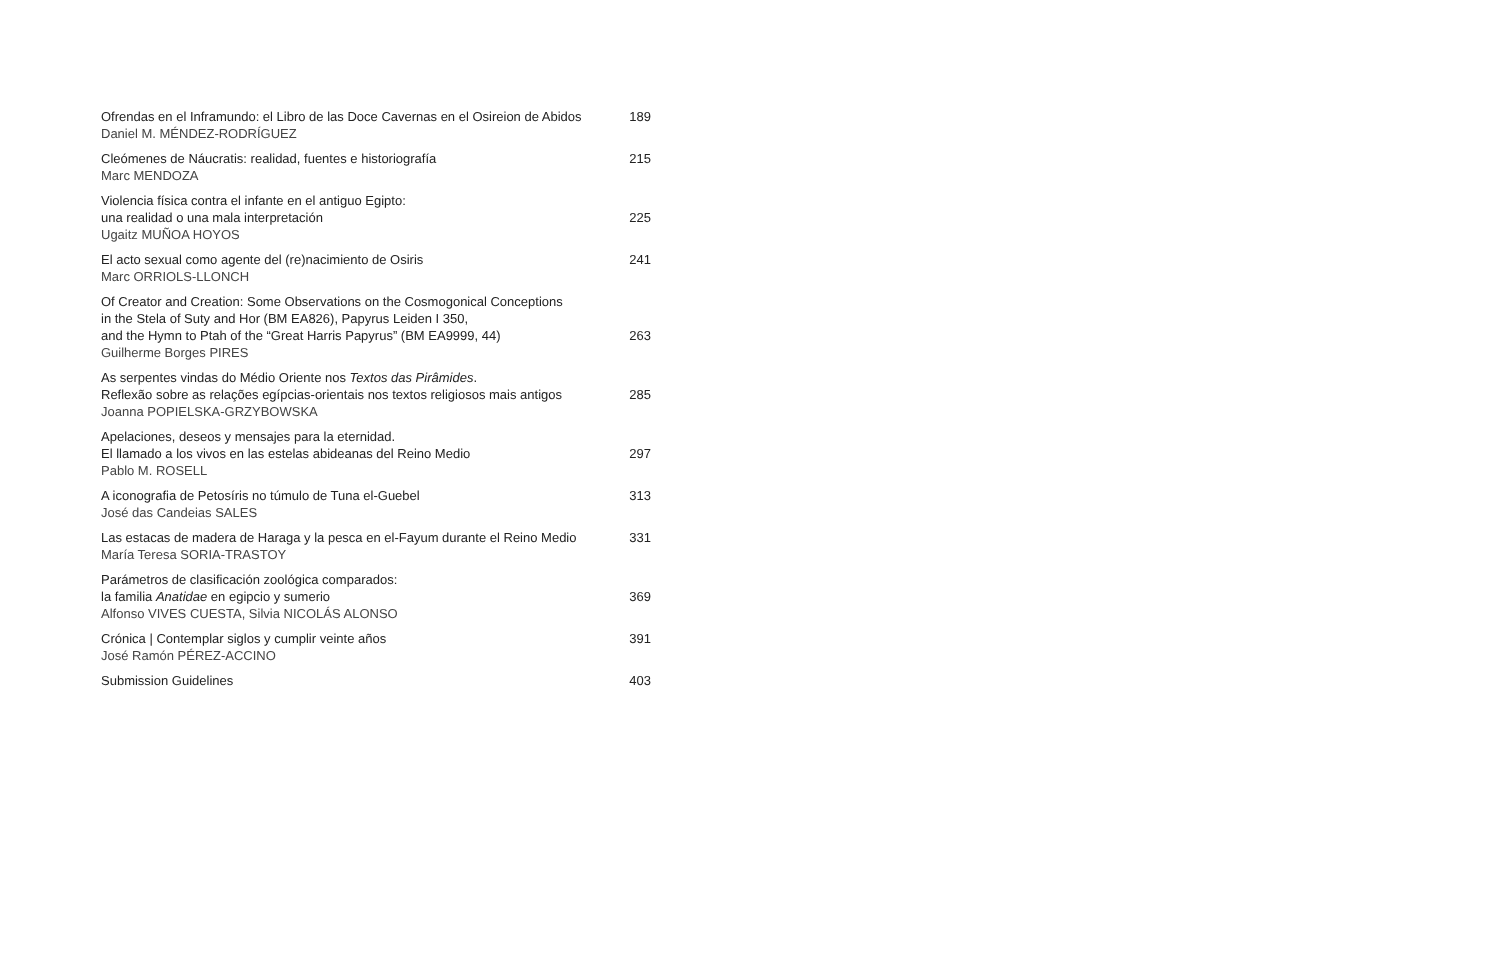Ofrendas en el Inframundo: el Libro de las Doce Cavernas en el Osireion de Abidos
Daniel M. MÉNDEZ-RODRÍGUEZ
189
Cleómenes de Náucratis: realidad, fuentes e historiografía
Marc MENDOZA
215
Violencia física contra el infante en el antiguo Egipto:
una realidad o una mala interpretación
Ugaitz MUÑOA HOYOS
225
El acto sexual como agente del (re)nacimiento de Osiris
Marc ORRIOLS-LLONCH
241
Of Creator and Creation: Some Observations on the Cosmogonical Conceptions
in the Stela of Suty and Hor (BM EA826), Papyrus Leiden I 350,
and the Hymn to Ptah of the “Great Harris Papyrus” (BM EA9999, 44)
Guilherme Borges PIRES
263
As serpentes vindas do Médio Oriente nos Textos das Pirâmides.
Reflexão sobre as relações egípcias-orientais nos textos religiosos mais antigos
Joanna POPIELSKA-GRZYBOWSKA
285
Apelaciones, deseos y mensajes para la eternidad.
El llamado a los vivos en las estelas abideanas del Reino Medio
Pablo M. ROSELL
297
A iconografia de Petosíris no túmulo de Tuna el-Guebel
José das Candeias SALES
313
Las estacas de madera de Haraga y la pesca en el-Fayum durante el Reino Medio
María Teresa SORIA-TRASTOY
331
Parámetros de clasificación zoológica comparados:
la familia Anatidae en egipcio y sumerio
Alfonso VIVES CUESTA, Silvia NICOLÁS ALONSO
369
Crónica | Contemplar siglos y cumplir veinte años
José Ramón PÉREZ-ACCINO
391
Submission Guidelines
403